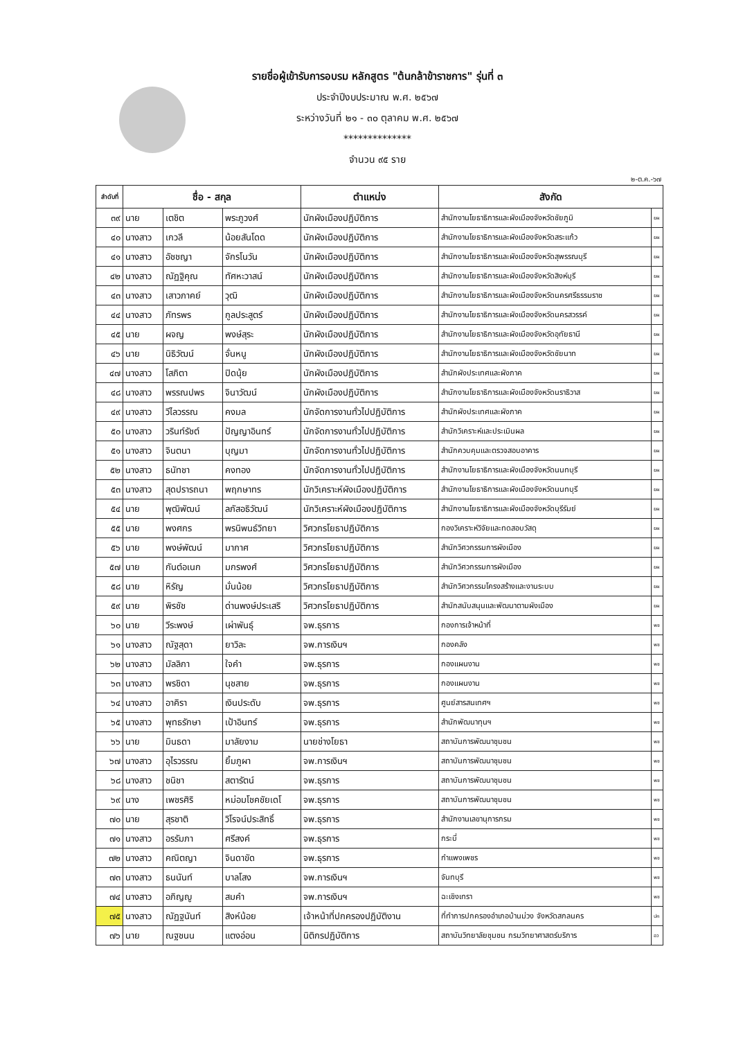รายชื่อผู้เข้ารับการอบรม หลักสูตร "ต้นกล้าข้าราชการ" รุ่นที่ ๓
ประจำปีงบประมาณ พ.ศ. ๒๕๖๗
ระหว่างวันที่ ๒๑ - ๓๐ ตุลาคม พ.ศ. ๒๕๖๗
**************
จำนวน ๙๕ ราย
๒-ต.ค.-๖๗
| ลำดับที่ | ชื่อ - สกุล | | | ตำแหน่ง | สังกัด | |
| --- | --- | --- | --- | --- | --- | --- |
| ๓๙ | นาย | เตชิต | พระภูวงศ์ | นักผังเมืองปฏิบัติการ | สำนักงานโยธาธิการและผังเมืองจังหวัดชัยภูมิ | ยผ |
| ๔๐ | นางสาว | เกวลี | น้อยสันโดด | นักผังเมืองปฏิบัติการ | สำนักงานโยธาธิการและผังเมืองจังหวัดสระแก้ว | ยผ |
| ๔๑ | นางสาว | อัชชญา | จักรโนวัน | นักผังเมืองปฏิบัติการ | สำนักงานโยธาธิการและผังเมืองจังหวัดสุพรรณบุรี | ยผ |
| ๔๒ | นางสาว | ณัฏฐิคุณ | ทัศหะวาสน์ | นักผังเมืองปฏิบัติการ | สำนักงานโยธาธิการและผังเมืองจังหวัดสิงห์บุรี | ยผ |
| ๔๓ | นางสาว | เสาวภาคย์ | วุฒิ | นักผังเมืองปฏิบัติการ | สำนักงานโยธาธิการและผังเมืองจังหวัดนครศรีธรรมราช | ยผ |
| ๔๔ | นางสาว | ภัทรพร | กูลประสูตร์ | นักผังเมืองปฏิบัติการ | สำนักงานโยธาธิการและผังเมืองจังหวัดนครสวรรค์ | ยผ |
| ๔๕ | นาย | ผจญ | พงษ์สุระ | นักผังเมืองปฏิบัติการ | สำนักงานโยธาธิการและผังเมืองจังหวัดอุทัยธานี | ยผ |
| ๔๖ | นาย | นิธิวัฒน์ | จั่นหนู | นักผังเมืองปฏิบัติการ | สำนักงานโยธาธิการและผังเมืองจังหวัดชัยนาท | ยผ |
| ๔๗ | นางสาว | โสภิตา | ปิดนุ้ย | นักผังเมืองปฏิบัติการ | สำนักผังประเทศและผังภาค | ยผ |
| ๔๘ | นางสาว | พรรณปพร | จินาวัฒน์ | นักผังเมืองปฏิบัติการ | สำนักงานโยธาธิการและผังเมืองจังหวัดนราธิวาส | ยผ |
| ๔๙ | นางสาว | วีไลวรรณ | คงมล | นักจัดการงานทั่วไปปฏิบัติการ | สำนักผังประเทศและผังภาค | ยผ |
| ๕๐ | นางสาว | วรินท์รัชต์ | ปัญญาอินทร์ | นักจัดการงานทั่วไปปฏิบัติการ | สำนักวิเคราะห์และประเมินผล | ยผ |
| ๕๑ | นางสาว | จินตนา | บุญมา | นักจัดการงานทั่วไปปฏิบัติการ | สำนักควบคุมและตรวจสอบอาคาร | ยผ |
| ๕๒ | นางสาว | ธนัทชา | คงทอง | นักจัดการงานทั่วไปปฏิบัติการ | สำนักงานโยธาธิการและผังเมืองจังหวัดนนทบุรี | ยผ |
| ๕๓ | นางสาว | สุดปรารถนา | พฤกษาทร | นักวิเคราะห์ผังเมืองปฏิบัติการ | สำนักงานโยธาธิการและผังเมืองจังหวัดนนทบุรี | ยผ |
| ๕๔ | นาย | พุฒิพัฒน์ | ลภัสอธิวัฒน์ | นักวิเคราะห์ผังเมืองปฏิบัติการ | สำนักงานโยธาธิการและผังเมืองจังหวัดบุรีรัมย์ | ยผ |
| ๕๕ | นาย | พงศกร | พรนิพนธ์วิทยา | วิศวกรโยธาปฏิบัติการ | กองวิเคราะห์วิจัยและทดสอบวัสดุ | ยผ |
| ๕๖ | นาย | พงษ์พัฒน์ | มากาศ | วิศวกรโยธาปฏิบัติการ | สำนักวิศวกรรมการผังเมือง | ยผ |
| ๕๗ | นาย | กันต์อเนก | มกรพงศ์ | วิศวกรโยธาปฏิบัติการ | สำนักวิศวกรรมการผังเมือง | ยผ |
| ๕๘ | นาย | หิรัญ | มั่นน้อย | วิศวกรโยธาปฏิบัติการ | สำนักวิศวกรรมโครงสร้างและงานระบบ | ยผ |
| ๕๙ | นาย | พิรชัช | ด่านพงษ์ประเสริ | วิศวกรโยธาปฏิบัติการ | สำนักสนับสนุนและพัฒนาตามผังเมือง | ยผ |
| ๖๐ | นาย | วีระพงษ์ | เผ่าพันธุ์ | จพ.ธุรการ | กองการเจ้าหน้าที่ | พช |
| ๖๑ | นางสาว | ณัฐสุดา | ยาวิละ | จพ.การเงินฯ | กองคลัง | พช |
| ๖๒ | นางสาว | มัลลิกา | ใจคำ | จพ.ธุรการ | กองแผนงาน | พช |
| ๖๓ | นางสาว | พรชิดา | นุชสาย | จพ.ธุรการ | กองแผนงาน | พช |
| ๖๔ | นางสาว | อาคิรา | เงินประดับ | จพ.ธุรการ | ศูนย์สารสนเทศฯ | พช |
| ๖๕ | นางสาว | พุทธรักษา | เป้าอินทร์ | จพ.ธุรการ | สำนักพัฒนาทุนฯ | พช |
| ๖๖ | นาย | มินธดา | มาลัยงาม | นายช่างโยธา | สถาบันการพัฒนาชุมชน | พช |
| ๖๗ | นางสาว | อุไรวรรณ | ยิ้มภูผา | จพ.การเงินฯ | สถาบันการพัฒนาชุมชน | พช |
| ๖๘ | นางสาว | ชนิชา | สตารัตน์ | จพ.ธุรการ | สถาบันการพัฒนาชุมชน | พช |
| ๖๙ | นาง | เพชรศิริ | หม่อมโชคชัยเดโ | จพ.ธุรการ | สถาบันการพัฒนาชุมชน | พช |
| ๗๐ | นาย | สุรชาติ | วิโรจน์ประสิทธิ์ | จพ.ธุรการ | สำนักงานเลขานุการกรม | พช |
| ๗๑ | นางสาว | อรรัมภา | ศรีสงค์ | จพ.ธุรการ | กระบี่ | พช |
| ๗๒ | นางสาว | คณิตญา | จินดาขัด | จพ.ธุรการ | กำแพงเพชร | พช |
| ๗๓ | นางสาว | ธนนันท์ | บาลโสง | จพ.การเงินฯ | จันทบุรี | พช |
| ๗๔ | นางสาว | อภิญญู | สมคำ | จพ.การเงินฯ | ฉะเชิงเทรา | พช |
| ๗๕ | นางสาว | ณัฏฐนันท์ | สิงห์น้อย | เจ้าหน้าที่ปกครองปฏิบัติงาน | ที่ทำการปกครองอำเภอบ้านม่วง จังหวัดสกลนคร | ปค |
| ๗๖ | นาย | ณฐชนน | แตงอ่อน | นิติกรปฏิบัติการ | สถาบันวิทยาลัยชุมชน กรมวิทยาศาสตร์บริการ | อว |